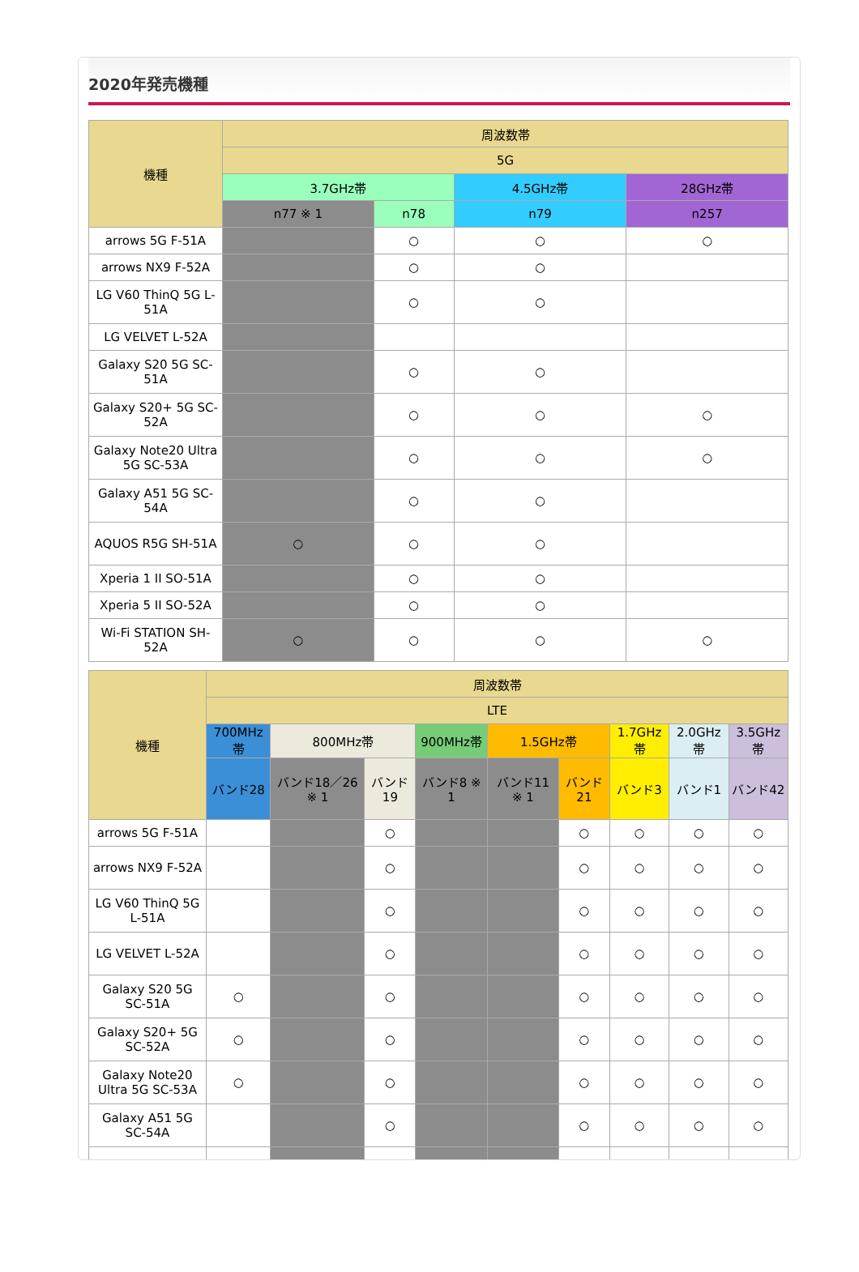2020年発売機種
| 機種 | 周波数帯 | | | |
| --- | --- | --- | --- | --- |
| | 5G | | | |
| | 3.7GHz帯 | | 4.5GHz帯 | 28GHz帯 |
| | n77 ※ 1 | n78 | n79 | n257 |
| arrows 5G F-51A | | ○ | ○ | ○ |
| arrows NX9 F-52A | | ○ | ○ | |
| LG V60 ThinQ 5G L-51A | | ○ | ○ | |
| LG VELVET L-52A | | | | |
| Galaxy S20 5G SC-51A | | ○ | ○ | |
| Galaxy S20+ 5G SC-52A | | ○ | ○ | ○ |
| Galaxy Note20 Ultra 5G SC-53A | | ○ | ○ | ○ |
| Galaxy A51 5G SC-54A | | ○ | ○ | |
| AQUOS R5G SH-51A | ○ | ○ | ○ | |
| Xperia 1 II SO-51A | | ○ | ○ | |
| Xperia 5 II SO-52A | | ○ | ○ | |
| Wi-Fi STATION SH-52A | ○ | ○ | ○ | ○ |
| 機種 | 周波数帯 | | | | | | | | |
| --- | --- | --- | --- | --- | --- | --- | --- | --- | --- |
| | LTE | | | | | | | | |
| | 700MHz帯 | 800MHz帯 | | 900MHz帯 | 1.5GHz帯 | | 1.7GHz帯 | 2.0GHz帯 | 3.5GHz帯 |
| | バンド28 | バンド18／26 ※ 1 | バンド19 | バンド8 ※ 1 | バンド11 ※ 1 | バンド21 | バンド3 | バンド1 | バンド42 |
| arrows 5G F-51A | | | ○ | | | ○ | ○ | ○ | ○ |
| arrows NX9 F-52A | | | ○ | | | ○ | ○ | ○ | ○ |
| LG V60 ThinQ 5G L-51A | | | ○ | | | ○ | ○ | ○ | ○ |
| LG VELVET L-52A | | | ○ | | | ○ | ○ | ○ | ○ |
| Galaxy S20 5G SC-51A | ○ | | ○ | | | ○ | ○ | ○ | ○ |
| Galaxy S20+ 5G SC-52A | ○ | | ○ | | | ○ | ○ | ○ | ○ |
| Galaxy Note20 Ultra 5G SC-53A | ○ | | ○ | | | ○ | ○ | ○ | ○ |
| Galaxy A51 5G SC-54A | | | ○ | | | ○ | ○ | ○ | ○ |